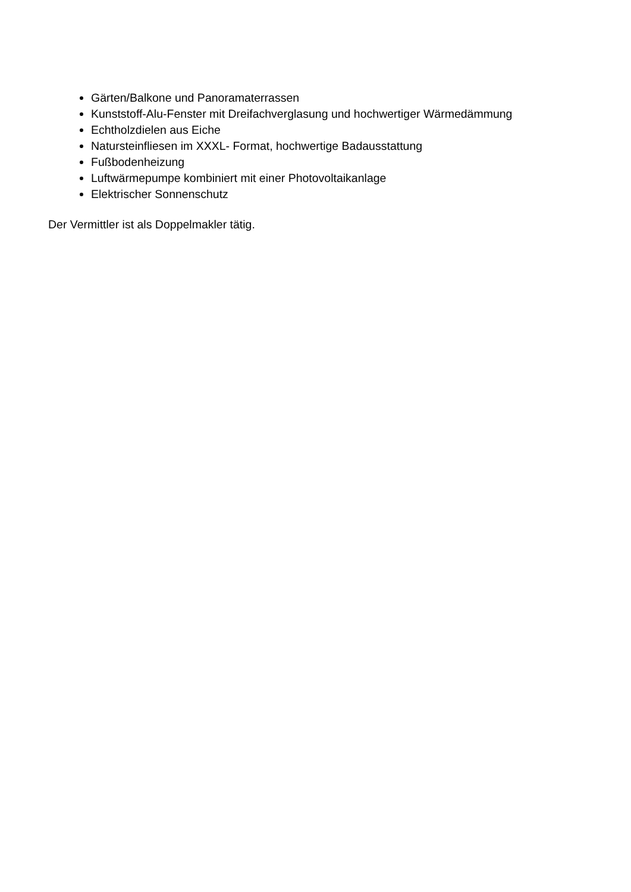Gärten/Balkone und Panoramaterrassen
Kunststoff-Alu-Fenster mit Dreifachverglasung und hochwertiger Wärmedämmung
Echtholzdielen aus Eiche
Natursteinfliesen im XXXL- Format, hochwertige Badausstattung
Fußbodenheizung
Luftwärmepumpe kombiniert mit einer Photovoltaikanlage
Elektrischer Sonnenschutz
Der Vermittler ist als Doppelmakler tätig.